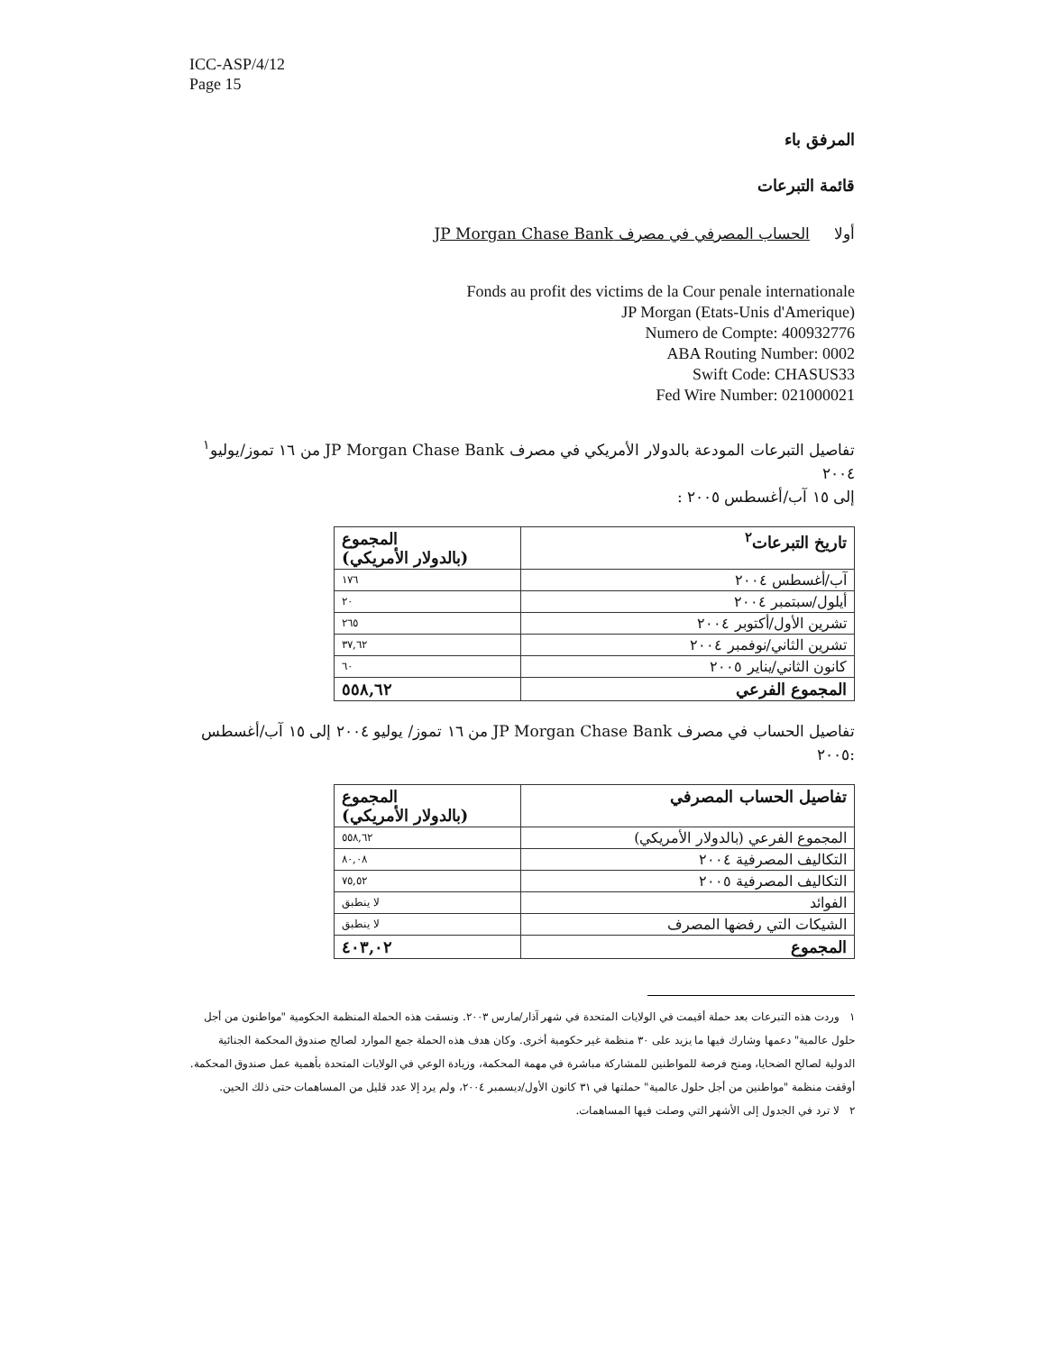ICC-ASP/4/12
Page 15
المرفق باء
قائمة التبرعات
أولا الحساب المصرفي في مصرف JP Morgan Chase Bank
Fonds au profit des victims de la Cour penale internationale
JP Morgan (Etats-Unis d'Amerique)
Numero de Compte: 400932776
ABA Routing Number: 0002
Swift Code: CHASUS33
Fed Wire Number: 021000021
تفاصيل التبرعات المودعة بالدولار الأمريكي في مصرف JP Morgan Chase Bank من ١٦ تموز/يوليو<sup>١</sup> ٢٠٠٤
إلى ١٥ آب/أغسطس ٢٠٠٥ :
| تاريخ التبرعات<sup>٢</sup> | المجموع (بالدولار الأمريكي) |
| --- | --- |
| آب/أغسطس ٢٠٠٤ | ١٧٦ |
| أيلول/سبتمبر ٢٠٠٤ | ٢٠ |
| تشرين الأول/أكتوبر ٢٠٠٤ | ٢٦٥ |
| تشرين الثاني/نوفمبر ٢٠٠٤ | ٣٧,٦٢ |
| كانون الثاني/يناير ٢٠٠٥ | ٦٠ |
| المجموع الفرعي | ٥٥٨,٦٢ |
تفاصيل الحساب في مصرف JP Morgan Chase Bank من ١٦ تموز/ يوليو ٢٠٠٤ إلى ١٥ آب/أغسطس
:٢٠٠٥
| تفاصيل الحساب المصرفي | المجموع (بالدولار الأمريكي) |
| --- | --- |
| المجموع الفرعي (بالدولار الأمريكي) | ٥٥٨,٦٢ |
| التكاليف المصرفية ٢٠٠٤ | ٨٠,٠٨ |
| التكاليف المصرفية ٢٠٠٥ | ٧٥,٥٢ |
| الفوائد | لا ينطبق |
| الشيكات التي رفضها المصرف | لا ينطبق |
| المجموع | ٤٠٣,٠٢ |
١ وردت هذه التبرعات بعد حملة أقيمت في الولايات المتحدة في شهر آذار/مارس ٢٠٠٣. ونسقت هذه الحملة المنظمة الحكومية "مواطنون من أجل حلول عالمية" دعمها وشارك فيها ما يزيد على ٣٠ منظمة غير حكومية أخرى. وكان هدف هذه الحملة جمع الموارد لصالح صندوق المحكمة الجنائية الدولية لصالح الضحايا، ومنح فرصة للمواطنين للمشاركة مباشرة في مهمة المحكمة، وزيادة الوعي في الولايات المتحدة بأهمية عمل صندوق المحكمة. أوقفت منظمة "مواطنين من أجل حلول عالمية" حملتها في ٣١ كانون الأول/ديسمبر ٢٠٠٤، ولم يرد إلا عدد قليل من المساهمات حتى ذلك الحين.
٢ لا ترد في الجدول إلى الأشهر التي وصلت فيها المساهمات.